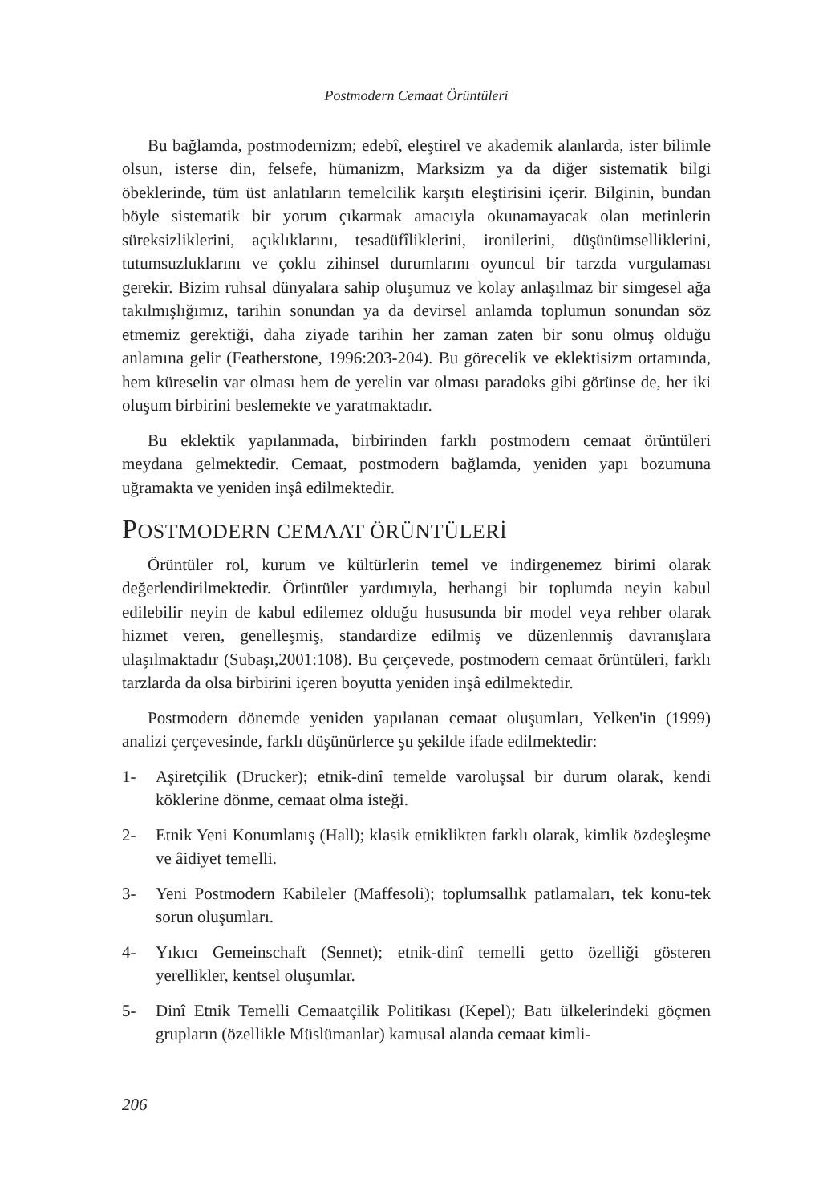Postmodern Cemaat Örüntüleri
Bu bağlamda, postmodernizm; edebî, eleştirel ve akademik alanlarda, ister bilimle olsun, isterse din, felsefe, hümanizm, Marksizm ya da diğer sistematik bilgi öbeklerinde, tüm üst anlatıların temelcilik karşıtı eleştirisini içerir. Bilginin, bundan böyle sistematik bir yorum çıkarmak amacıyla okunamayacak olan metinlerin süreksizliklerini, açıklıklarını, tesadüfîliklerini, ironilerini, düşünümselliklerini, tutumsuzluklarını ve çoklu zihinsel durumlarını oyuncul bir tarzda vurgulaması gerekir. Bizim ruhsal dünyalara sahip oluşumuz ve kolay anlaşılmaz bir simgesel ağa takılmışlığımız, tarihin sonundan ya da devirsel anlamda toplumun sonundan söz etmemiz gerektiği, daha ziyade tarihin her zaman zaten bir sonu olmuş olduğu anlamına gelir (Featherstone, 1996:203-204). Bu görecelik ve eklektisizm ortamında, hem küreselin var olması hem de yerelin var olması paradoks gibi görünse de, her iki oluşum birbirini beslemekte ve yaratmaktadır.
Bu eklektik yapılanmada, birbirinden farklı postmodern cemaat örüntüleri meydana gelmektedir. Cemaat, postmodern bağlamda, yeniden yapı bozumuna uğramakta ve yeniden inşâ edilmektedir.
POSTMODERN CEMAAT ÖRÜNTÜLERİ
Örüntüler rol, kurum ve kültürlerin temel ve indirgenemez birimi olarak değerlendirilmektedir. Örüntüler yardımıyla, herhangi bir toplumda neyin kabul edilebilir neyin de kabul edilemez olduğu hususunda bir model veya rehber olarak hizmet veren, genelleşmiş, standardize edilmiş ve düzenlenmiş davranışlara ulaşılmaktadır (Subaşı,2001:108). Bu çerçevede, postmodern cemaat örüntüleri, farklı tarzlarda da olsa birbirini içeren boyutta yeniden inşâ edilmektedir.
Postmodern dönemde yeniden yapılanan cemaat oluşumları, Yelken'in (1999) analizi çerçevesinde, farklı düşünürlerce şu şekilde ifade edilmektedir:
1- Aşiretçilik (Drucker); etnik-dinî temelde varoluşsal bir durum olarak, kendi köklerine dönme, cemaat olma isteği.
2- Etnik Yeni Konumlanış (Hall); klasik etniklikten farklı olarak, kimlik özdeşleşme ve âidiyet temelli.
3- Yeni Postmodern Kabileler (Maffesoli); toplumsallık patlamaları, tek konu-tek sorun oluşumları.
4- Yıkıcı Gemeinschaft (Sennet); etnik-dinî temelli getto özelliği gösteren yerellikler, kentsel oluşumlar.
5- Dinî Etnik Temelli Cemaatçilik Politikası (Kepel); Batı ülkelerindeki göçmen grupların (özellikle Müslümanlar) kamusal alanda cemaat kimli-
206